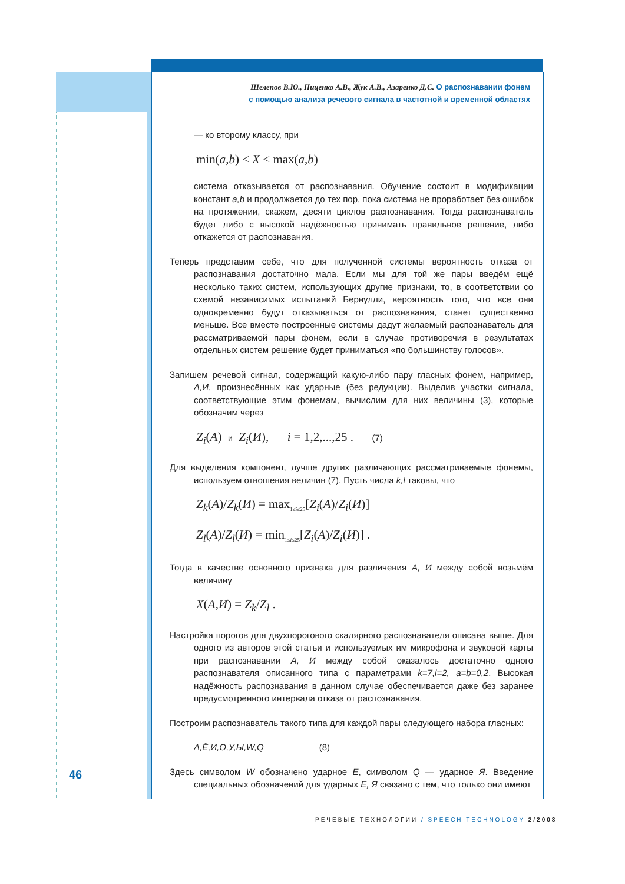Шелепов В.Ю., Ниценко А.В., Жук А.В., Азаренко Д.С. О распознавании фонем
с помощью анализа речевого сигнала в частотной и временной областях
— ко второму классу, при
min(a,b) < X < max(a,b)
система отказывается от распознавания. Обучение состоит в модификации констант a,b и продолжается до тех пор, пока система не проработает без ошибок на протяжении, скажем, десяти циклов распознавания. Тогда распознаватель будет либо с высокой надёжностью принимать правильное решение, либо откажется от распознавания.
Теперь представим себе, что для полученной системы вероятность отказа от распознавания достаточно мала. Если мы для той же пары введём ещё несколько таких систем, использующих другие признаки, то, в соответствии со схемой независимых испытаний Бернулли, вероятность того, что все они одновременно будут отказываться от распознавания, станет существенно меньше. Все вместе построенные системы дадут желаемый распознаватель для рассматриваемой пары фонем, если в случае противоречия в результатах отдельных систем решение будет приниматься «по большинству голосов».
Запишем речевой сигнал, содержащий какую-либо пару гласных фонем, например, А,И, произнесённых как ударные (без редукции). Выделив участки сигнала, соответствующие этим фонемам, вычислим для них величины (3), которые обозначим через
Z<sub>i</sub>(A) и Z<sub>i</sub>(И), i = 1,2,...,25 . (7)
Для выделения компонент, лучше других различающих рассматриваемые фонемы, используем отношения величин (7). Пусть числа k,l таковы, что
Z<sub>k</sub>(A)/Z<sub>k</sub>(И) = max<sub>1≤i≤25</sub>[Z<sub>i</sub>(A)/Z<sub>i</sub>(И)]
Z<sub>l</sub>(A)/Z<sub>l</sub>(И) = min<sub>1≤i≤25</sub>[Z<sub>i</sub>(A)/Z<sub>i</sub>(И)] .
Тогда в качестве основного признака для различения А, И между собой возьмём величину
X(A,И) = Z<sub>k</sub>/Z<sub>l</sub> .
Настройка порогов для двухпорогового скалярного распознавателя описана выше. Для одного из авторов этой статьи и используемых им микрофона и звуковой карты при распознавании А, И между собой оказалось достаточно одного распознавателя описанного типа с параметрами k=7,l=2, a=b=0,2. Высокая надёжность распознавания в данном случае обеспечивается даже без заранее предусмотренного интервала отказа от распознавания.
Построим распознаватель такого типа для каждой пары следующего набора гласных:
А,Ё,И,О,У,Ы,W,Q (8)
Здесь символом W обозначено ударное Е, символом Q — ударное Я. Введение специальных обозначений для ударных Е, Я связано с тем, что только они имеют
46
РЕЧЕВЫЕ ТЕХНОЛОГИИ / SPEECH TECHNOLOGY 2/2008